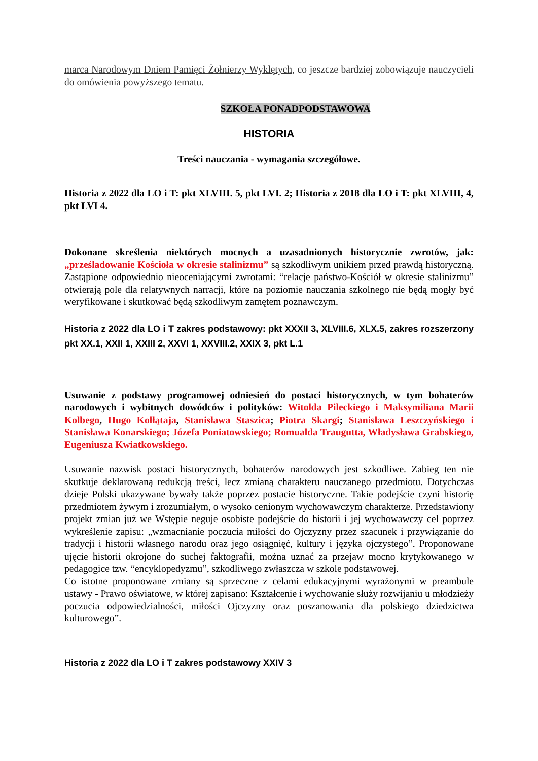marca Narodowym Dniem Pamięci Żołnierzy Wyklętych, co jeszcze bardziej zobowiązuje nauczycieli do omówienia powyższego tematu.
SZKOŁA PONADPODSTAWOWA
HISTORIA
Treści nauczania - wymagania szczegółowe.
Historia z 2022 dla LO i T: pkt XLVIII. 5, pkt LVI. 2; Historia z 2018 dla LO i T: pkt XLVIII, 4, pkt LVI 4.
Dokonane skreślenia niektórych mocnych a uzasadnionych historycznie zwrotów, jak: „prześladowanie Kościoła w okresie stalinizmu” są szkodliwym unikiem przed prawdą historyczną. Zastąpione odpowiednio nieoceniającymi zwrotami: “relacje państwo-Kościół w okresie stalinizmu” otwierają pole dla relatywnych narracji, które na poziomie nauczania szkolnego nie będą mogły być weryfikowane i skutkować będą szkodliwym zamętem poznawczym.
Historia z 2022 dla LO i T zakres podstawowy: pkt XXXII 3, XLVIII.6, XLX.5, zakres rozszerzony pkt XX.1, XXII 1, XXIII 2, XXVI 1, XXVIII.2, XXIX 3, pkt L.1
Usuwanie z podstawy programowej odniesień do postaci historycznych, w tym bohaterów narodowych i wybitnych dowódców i polityków: Witolda Pileckiego i Maksymiliana Marii Kolbego, Hugo Kołłątaja, Stanisława Staszica; Piotra Skargi; Stanisława Leszczyńskiego i Stanisława Konarskiego; Józefa Poniatowskiego; Romualda Traugutta, Władysława Grabskiego, Eugeniusza Kwiatkowskiego.
Usuwanie nazwisk postaci historycznych, bohaterów narodowych jest szkodliwe. Zabieg ten nie skutkuje deklarowaną redukcją treści, lecz zmianą charakteru nauczanego przedmiotu. Dotychczas dzieje Polski ukazywane bywały także poprzez postacie historyczne. Takie podejście czyni historię przedmiotem żywym i zrozumiałym, o wysoko cenionym wychowawczym charakterze. Przedstawiony projekt zmian już we Wstępie neguje osobiste podejście do historii i jej wychowawczy cel poprzez wykreślenie zapisu: „wzmacnianie poczucia miłości do Ojczyzny przez szacunek i przywiązanie do tradycji i historii własnego narodu oraz jego osiągnięć, kultury i języka ojczystego”. Proponowane ujęcie historii okrojone do suchej faktografii, można uznać za przejaw mocno krytykowanego w pedagogice tzw. “encyklopedyzmu”, szkodliwego zwłaszcza w szkole podstawowej.
Co istotne proponowane zmiany są sprzeczne z celami edukacyjnymi wyrażonymi w preambule ustawy - Prawo oświatowe, w której zapisano: Kształcenie i wychowanie służy rozwijaniu u młodzieży poczucia odpowiedzialności, miłości Ojczyzny oraz poszanowania dla polskiego dziedzictwa kulturowego”.
Historia z 2022 dla LO i T zakres podstawowy XXIV 3